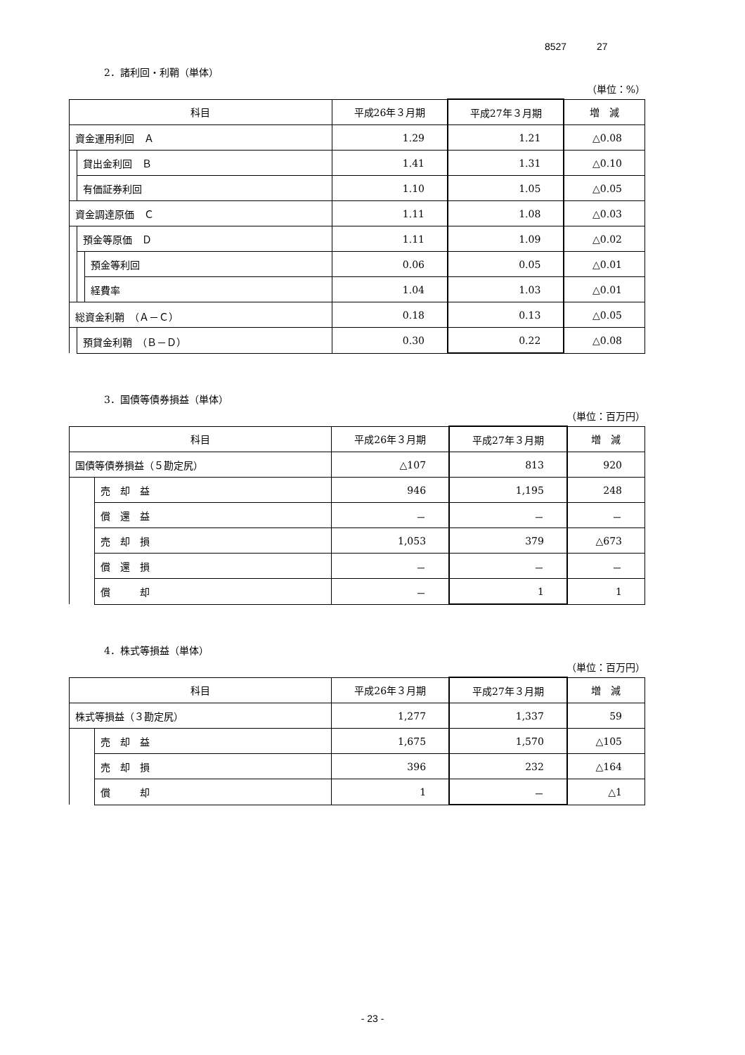8527 27
2．諸利回・利鞘（単体）
（単位：%）
| 科目 | | | 平成26年３月期 | 平成27年３月期 | 増 減 |
| --- | --- | --- | --- | --- | --- |
| 資金運用利回 Ａ | | | 1.29 | 1.21 | △0.08 |
| | 貸出金利回 Ｂ | | 1.41 | 1.31 | △0.10 |
| | 有価証券利回 | | 1.10 | 1.05 | △0.05 |
| 資金調達原価 Ｃ | | | 1.11 | 1.08 | △0.03 |
| | 預金等原価 Ｄ | | 1.11 | 1.09 | △0.02 |
| | | 預金等利回 | 0.06 | 0.05 | △0.01 |
| | | 経費率 | 1.04 | 1.03 | △0.01 |
| 総資金利鞘 （Ａ－Ｃ） | | | 0.18 | 0.13 | △0.05 |
| | 預貸金利鞘 （Ｂ－Ｄ） | | 0.30 | 0.22 | △0.08 |
3．国債等債券損益（単体）
（単位：百万円）
| 科目 | | 平成26年３月期 | 平成27年３月期 | 増 減 |
| --- | --- | --- | --- | --- |
| 国債等債券損益（５勘定尻） | | △107 | 813 | 920 |
| | 売 却 益 | 946 | 1,195 | 248 |
| | 償 還 益 | － | － | － |
| | 売 却 損 | 1,053 | 379 | △673 |
| | 償 還 損 | － | － | － |
| | 償 却 | － | 1 | 1 |
4．株式等損益（単体）
（単位：百万円）
| 科目 | | 平成26年３月期 | 平成27年３月期 | 増 減 |
| --- | --- | --- | --- | --- |
| 株式等損益（３勘定尻） | | 1,277 | 1,337 | 59 |
| | 売 却 益 | 1,675 | 1,570 | △105 |
| | 売 却 損 | 396 | 232 | △164 |
| | 償 却 | 1 | － | △1 |
- 23 -